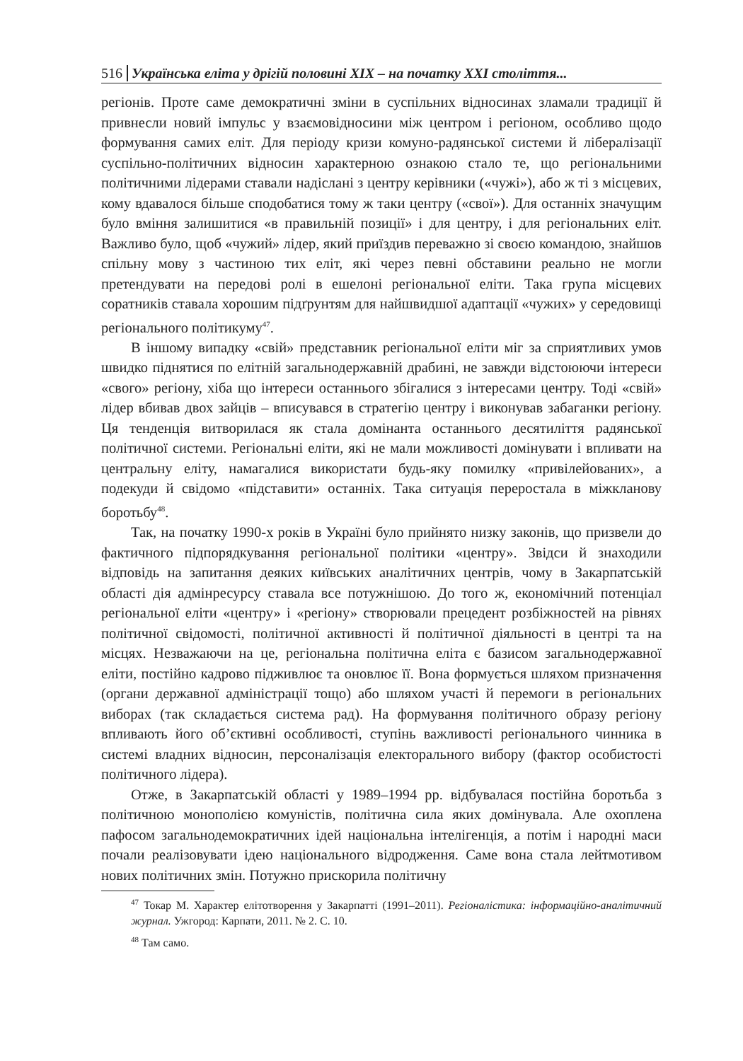516 Українська еліта у дрігій половині XIX – на початку XXI століття...
регіонів. Проте саме демократичні зміни в суспільних відносинах зламали традиції й привнесли новий імпульс у взаємовідносини між центром і регіоном, особливо щодо формування самих еліт. Для періоду кризи комуно-радянської системи й лібералізації суспільно-політичних відносин характерною ознакою стало те, що регіональними політичними лідерами ставали надіслані з центру керівники («чужі»), або ж ті з місцевих, кому вдавалося більше сподобатися тому ж таки центру («свої»). Для останніх значущим було вміння залишитися «в правильній позиції» і для центру, і для регіональних еліт. Важливо було, щоб «чужий» лідер, який приїздив переважно зі своєю командою, знайшов спільну мову з частиною тих еліт, які через певні обставини реально не могли претендувати на передові ролі в ешелоні регіональної еліти. Така група місцевих соратників ставала хорошим підґрунтям для найшвидшої адаптації «чужих» у середовищі регіонального політикуму<sup>47</sup>.
В іншому випадку «свій» представник регіональної еліти міг за сприятливих умов швидко піднятися по елітній загальнодержавній драбині, не завжди відстоюючи інтереси «свого» регіону, хіба що інтереси останнього збігалися з інтересами центру. Тоді «свій» лідер вбивав двох зайців – вписувався в стратегію центру і виконував забаганки регіону. Ця тенденція витворилася як стала домінанта останнього десятиліття радянської політичної системи. Регіональні еліти, які не мали можливості домінувати і впливати на центральну еліту, намагалися використати будь-яку помилку «привілейованих», а подекуди й свідомо «підставити» останніх. Така ситуація переростала в міжкланову боротьбу<sup>48</sup>.
Так, на початку 1990-х років в Україні було прийнято низку законів, що призвели до фактичного підпорядкування регіональної політики «центру». Звідси й знаходили відповідь на запитання деяких київських аналітичних центрів, чому в Закарпатській області дія адмінресурсу ставала все потужнішою. До того ж, економічний потенціал регіональної еліти «центру» і «регіону» створювали прецедент розбіжностей на рівнях політичної свідомості, політичної активності й політичної діяльності в центрі та на місцях. Незважаючи на це, регіональна політична еліта є базисом загальнодержавної еліти, постійно кадрово підживлює та оновлює її. Вона формується шляхом призначення (органи державної адміністрації тощо) або шляхом участі й перемоги в регіональних виборах (так складається система рад). На формування політичного образу регіону впливають його об’єктивні особливості, ступінь важливості регіонального чинника в системі владних відносин, персоналізація електорального вибору (фактор особистості політичного лідера).
Отже, в Закарпатській області у 1989–1994 рр. відбувалася постійна боротьба з політичною монополією комуністів, політична сила яких домінувала. Але охоплена пафосом загальнодемократичних ідей національна інтелігенція, а потім і народні маси почали реалізовувати ідею національного відродження. Саме вона стала лейтмотивом нових політичних змін. Потужно прискорила політичну
<sup>47</sup> Токар М. Характер елітотворення у Закарпатті (1991–2011). Регіоналістика: інформаційно-аналітичний журнал. Ужгород: Карпати, 2011. № 2. С. 10.
<sup>48</sup> Там само.